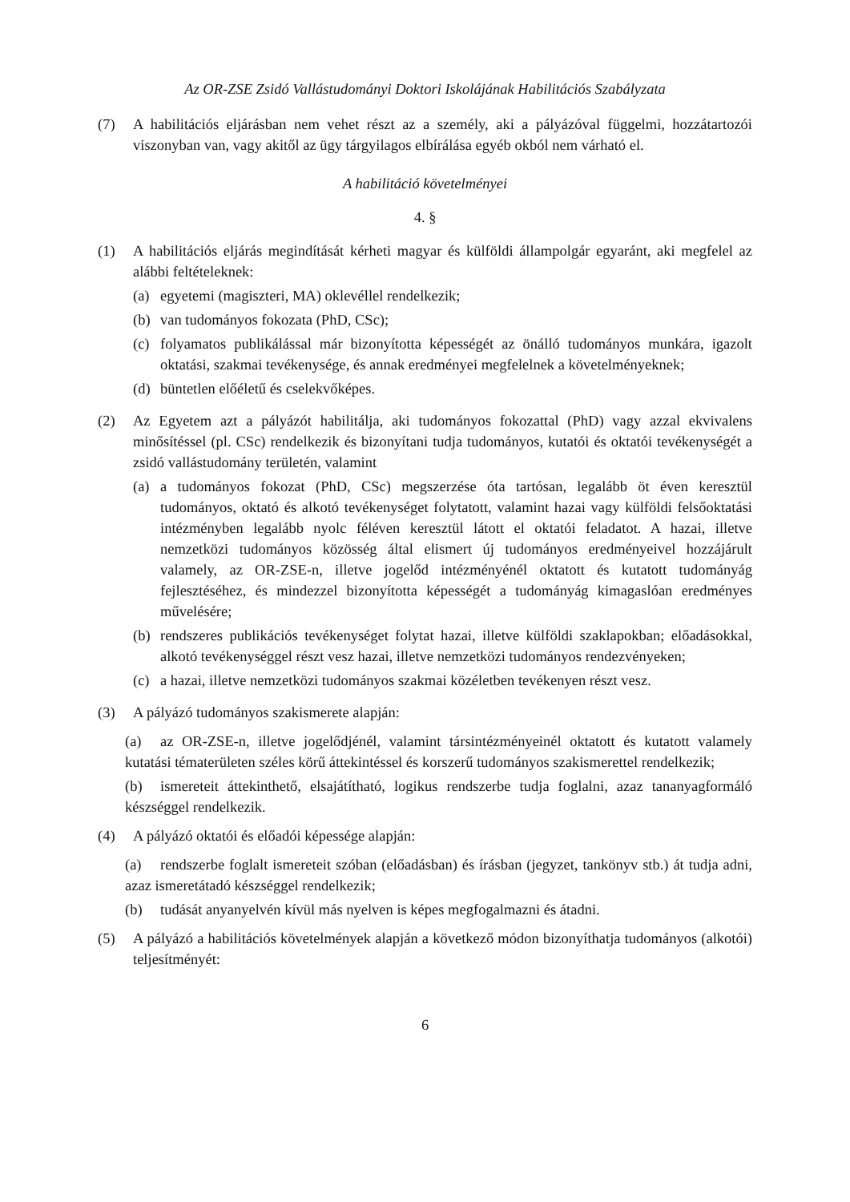Az OR-ZSE Zsidó Vallástudományi Doktori Iskolájának Habilitációs Szabályzata
(7) A habilitációs eljárásban nem vehet részt az a személy, aki a pályázóval függelmi, hozzátartozói viszonyban van, vagy akitől az ügy tárgyilagos elbírálása egyéb okból nem várható el.
A habilitáció követelményei
4. §
(1) A habilitációs eljárás megindítását kérheti magyar és külföldi állampolgár egyaránt, aki megfelel az alábbi feltételeknek:
(a) egyetemi (magiszteri, MA) oklevéllel rendelkezik;
(b) van tudományos fokozata (PhD, CSc);
(c) folyamatos publikálással már bizonyította képességét az önálló tudományos munkára, igazolt oktatási, szakmai tevékenysége, és annak eredményei megfelelnek a követelményeknek;
(d) büntetlen előéletű és cselekvőképes.
(2) Az Egyetem azt a pályázót habilitálja, aki tudományos fokozattal (PhD) vagy azzal ekvivalens minősítéssel (pl. CSc) rendelkezik és bizonyítani tudja tudományos, kutatói és oktatói tevékenységét a zsidó vallástudomány területén, valamint
(a) a tudományos fokozat (PhD, CSc) megszerzése óta tartósan, legalább öt éven keresztül tudományos, oktató és alkotó tevékenységet folytatott, valamint hazai vagy külföldi felsőoktatási intézményben legalább nyolc féléven keresztül látott el oktatói feladatot. A hazai, illetve nemzetközi tudományos közösség által elismert új tudományos eredményeivel hozzájárult valamely, az OR-ZSE-n, illetve jogelőd intézményénél oktatott és kutatott tudományág fejlesztéséhez, és mindezzel bizonyította képességét a tudományág kimagaslóan eredményes művelésére;
(b) rendszeres publikációs tevékenységet folytat hazai, illetve külföldi szaklapokban; előadásokkal, alkotó tevékenységgel részt vesz hazai, illetve nemzetközi tudományos rendezvényeken;
(c) a hazai, illetve nemzetközi tudományos szakmai közéletben tevékenyen részt vesz.
(3) A pályázó tudományos szakismerete alapján:
(a) az OR-ZSE-n, illetve jogelődjénél, valamint társintézményeinél oktatott és kutatott valamely kutatási tématerületen széles körű áttekintéssel és korszerű tudományos szakismerettel rendelkezik;
(b) ismereteit áttekinthető, elsajátítható, logikus rendszerbe tudja foglalni, azaz tananyagformáló készséggel rendelkezik.
(4) A pályázó oktatói és előadói képessége alapján:
(a) rendszerbe foglalt ismereteit szóban (előadásban) és írásban (jegyzet, tankönyv stb.) át tudja adni, azaz ismeretátadó készséggel rendelkezik;
(b) tudását anyanyelvén kívül más nyelven is képes megfogalmazni és átadni.
(5) A pályázó a habilitációs követelmények alapján a következő módon bizonyíthatja tudományos (alkotói) teljesítményét:
6